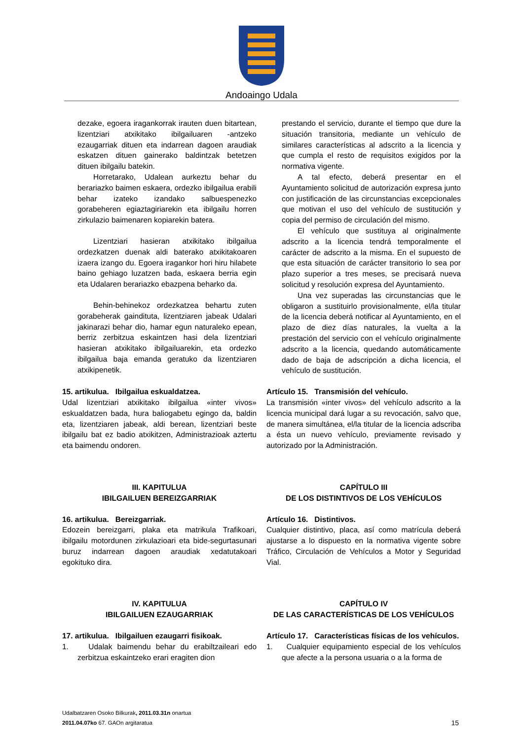Andoaingo Udala
dezake, egoera iragankorrak irauten duen bitartean, lizentziari atxikitako ibilgailuaren -antzeko ezaugarriak dituen eta indarrean dagoen araudiak eskatzen dituen gainerako baldintzak betetzen dituen ibilgailu batekin.
Horretarako, Udalean aurkeztu behar du berariazko baimen eskaera, ordezko ibilgailua erabili behar izateko izandako salbuespenezko gorabeheren egiaztagiriarekin eta ibilgailu horren zirkulazio baimenaren kopiarekin batera.
Lizentziari hasieran atxikitako ibilgailua ordezkatzen duenak aldi baterako atxikitakoaren izaera izango du. Egoera iragankor hori hiru hilabete baino gehiago luzatzen bada, eskaera berria egin eta Udalaren berariazko ebazpena beharko da.
Behin-behinekoz ordezkatzea behartu zuten gorabeherak gaindituta, lizentziaren jabeak Udalari jakinarazi behar dio, hamar egun naturaleko epean, berriz zerbitzua eskaintzen hasi dela lizentziari hasieran atxikitako ibilgailuarekin, eta ordezko ibilgailua baja emanda geratuko da lizentziaren atxikipenetik.
prestando el servicio, durante el tiempo que dure la situación transitoria, mediante un vehículo de similares características al adscrito a la licencia y que cumpla el resto de requisitos exigidos por la normativa vigente.
A tal efecto, deberá presentar en el Ayuntamiento solicitud de autorización expresa junto con justificación de las circunstancias excepcionales que motivan el uso del vehículo de sustitución y copia del permiso de circulación del mismo.
El vehículo que sustituya al originalmente adscrito a la licencia tendrá temporalmente el carácter de adscrito a la misma. En el supuesto de que esta situación de carácter transitorio lo sea por plazo superior a tres meses, se precisará nueva solicitud y resolución expresa del Ayuntamiento.
Una vez superadas las circunstancias que le obligaron a sustituirlo provisionalmente, el/la titular de la licencia deberá notificar al Ayuntamiento, en el plazo de diez días naturales, la vuelta a la prestación del servicio con el vehículo originalmente adscrito a la licencia, quedando automáticamente dado de baja de adscripción a dicha licencia, el vehículo de sustitución.
15. artikulua. Ibilgailua eskualdatzea.
Udal lizentziari atxikitako ibilgailua «inter vivos» eskualdatzen bada, hura baliogabetu egingo da, baldin eta, lizentziaren jabeak, aldi berean, lizentziari beste ibilgailu bat ez badio atxikitzen, Administrazioak aztertu eta baimendu ondoren.
Artículo 15. Transmisión del vehículo.
La transmisión «inter vivos» del vehículo adscrito a la licencia municipal dará lugar a su revocación, salvo que, de manera simultánea, el/la titular de la licencia adscriba a ésta un nuevo vehículo, previamente revisado y autorizado por la Administración.
III. KAPITULUA
IBILGAILUEN BEREIZGARRIAK
16. artikulua. Bereizgarriak.
Edozein bereizgarri, plaka eta matrikula Trafikoari, ibilgailu motordunen zirkulazioari eta bide-segurtasunari buruz indarrean dagoen araudiak xedatutakoari egokituko dira.
CAPÍTULO III
DE LOS DISTINTIVOS DE LOS VEHÍCULOS
Artículo 16. Distintivos.
Cualquier distintivo, placa, así como matrícula deberá ajustarse a lo dispuesto en la normativa vigente sobre Tráfico, Circulación de Vehículos a Motor y Seguridad Vial.
IV. KAPITULUA
IBILGAILUEN EZAUGARRIAK
17. artikulua. Ibilgailuen ezaugarri fisikoak.
1. Udalak baimendu behar du erabiltzaileari edo zerbitzua eskaintzeko erari eragiten dion
CAPÍTULO IV
DE LAS CARACTERÍSTICAS DE LOS VEHÍCULOS
Artículo 17. Características físicas de los vehículos.
1. Cualquier equipamiento especial de los vehículos que afecte a la persona usuaria o a la forma de
Udalbatzaren Osoko Bilkurak, 2011.03.31n onartua
2011.04.07ko 67. GAOn argitaratua
15